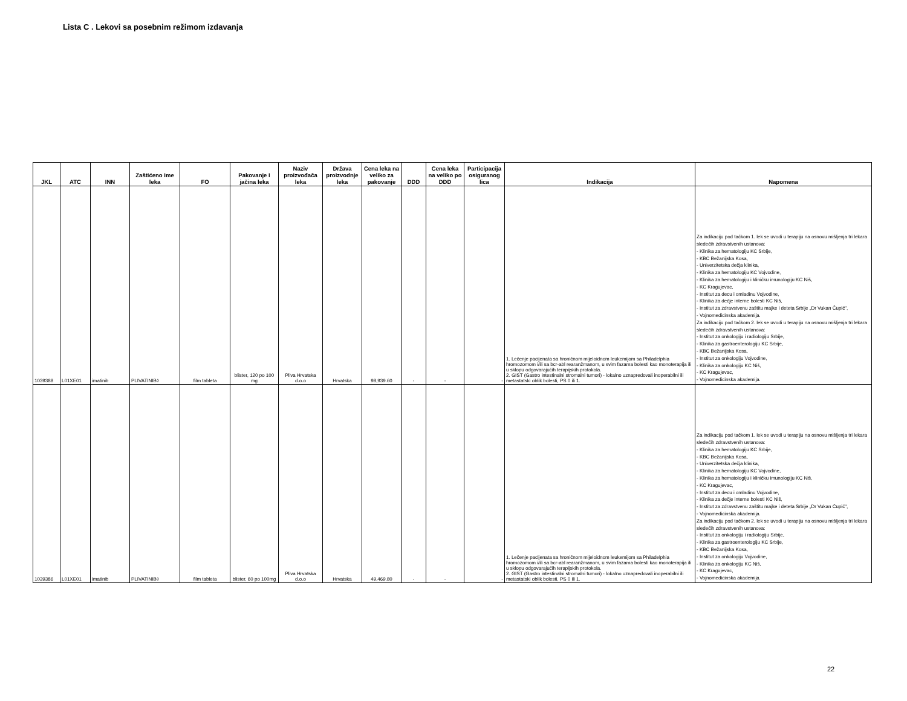Lista C . Lekovi sa posebnim režimom izdavanja
| JKL | ATC | INN | Zaštićeno ime leka | FO | Pakovanje i jačina leka | Naziv proizvođača leka | Država proizvodnje leka | Cena leka na veliko za pakovanje | DDD | Cena leka na veliko po DDD | Participacija osiguranog lica | Indikacija | Napomena |
| --- | --- | --- | --- | --- | --- | --- | --- | --- | --- | --- | --- | --- | --- |
| 1039388 | L01XE01 | imatinib | PLIVATINIB◊ | film tableta | blister, 120 po 100 mg | Pliva Hrvatska d.o.o | Hrvatska | 98,939.60 | - | - | - | 1. Lečenje pacijenata sa hroničnom mijeloidnom leukemijom sa Philadelphia hromozomom i/ili sa bcr-abl rearanžmanom, u svim fazama bolesti kao monoterapija ili u sklopu odgovarajućih terapijskih protokola. 2. GIST (Gastro intestinalni stromalni tumori) - lokalno uznapredovali inoperabilni ili metastatski oblik bolesti, PS 0 ili 1. | Za indikaciju pod tačkom 1. lek se uvodi u terapiju na osnovu mišljenja tri lekara sledećih zdravstvenih ustanova: - Klinika za hematologiju KC Srbije, - KBC Bežanijska Kosa, - Univerzitetska dečja klinika, - Klinika za hematologiju KC Vojvodine, - Klinika za hematologiju i kliničku imunologiju KC Niš, - KC Kragujevac, - Institut za decu i omladinu Vojvodine, - Klinika za dečje interne bolesti KC Niš, - Institut za zdravstvenu zaštitu majke i deteta Srbije „Dr Vukan Čupić", - Vojnomedicinska akademija. Za indikaciju pod tačkom 2. lek se uvodi u terapiju na osnovu mišljenja tri lekara sledećih zdravstvenih ustanova: - Institut za onkologiju i radiologiju Srbije, - Klinika za gastroenterologiju KC Srbije, - KBC Bežanijska Kosa, - Institut za onkologiju Vojvodine, - Klinika za onkologiju KC Niš, - KC Kragujevac, - Vojnomedicinska akademija. |
| 1039386 | L01XE01 | imatinib | PLIVATINIB◊ | film tableta | blister, 60 po 100mg | Pliva Hrvatska d.o.o | Hrvatska | 49,469.80 | - | - | - | 1. Lečenje pacijenata sa hroničnom mijeloidnom leukemijom sa Philadelphia hromozomom i/ili sa bcr-abl rearanžmanom, u svim fazama bolesti kao monoterapija ili u sklopu odgovarajućih terapijskih protokola. 2. GIST (Gastro intestinalni stromalni tumori) - lokalno uznapredovali inoperabilni ili metastatski oblik bolesti, PS 0 ili 1. | Za indikaciju pod tačkom 1. lek se uvodi u terapiju na osnovu mišljenja tri lekara sledećih zdravstvenih ustanova: - Klinika za hematologiju KC Srbije, - KBC Bežanijska Kosa, - Univerzitetska dečja klinika, - Klinika za hematologiju KC Vojvodine, - Klinika za hematologiju i kliničku imunologiju KC Niš, - KC Kragujevac, - Institut za decu i omladinu Vojvodine, - Klinika za dečje interne bolesti KC Niš, - Institut za zdravstvenu zaštitu majke i deteta Srbije „Dr Vukan Čupić", - Vojnomedicinska akademija. Za indikaciju pod tačkom 2. lek se uvodi u terapiju na osnovu mišljenja tri lekara sledećih zdravstvenih ustanova: - Institut za onkologiju i radiologiju Srbije, - Klinika za gastroenterologiju KC Srbije, - KBC Bežanijska Kosa, - Institut za onkologiju Vojvodine, - Klinika za onkologiju KC Niš, - KC Kragujevac, - Vojnomedicinska akademija. |
22